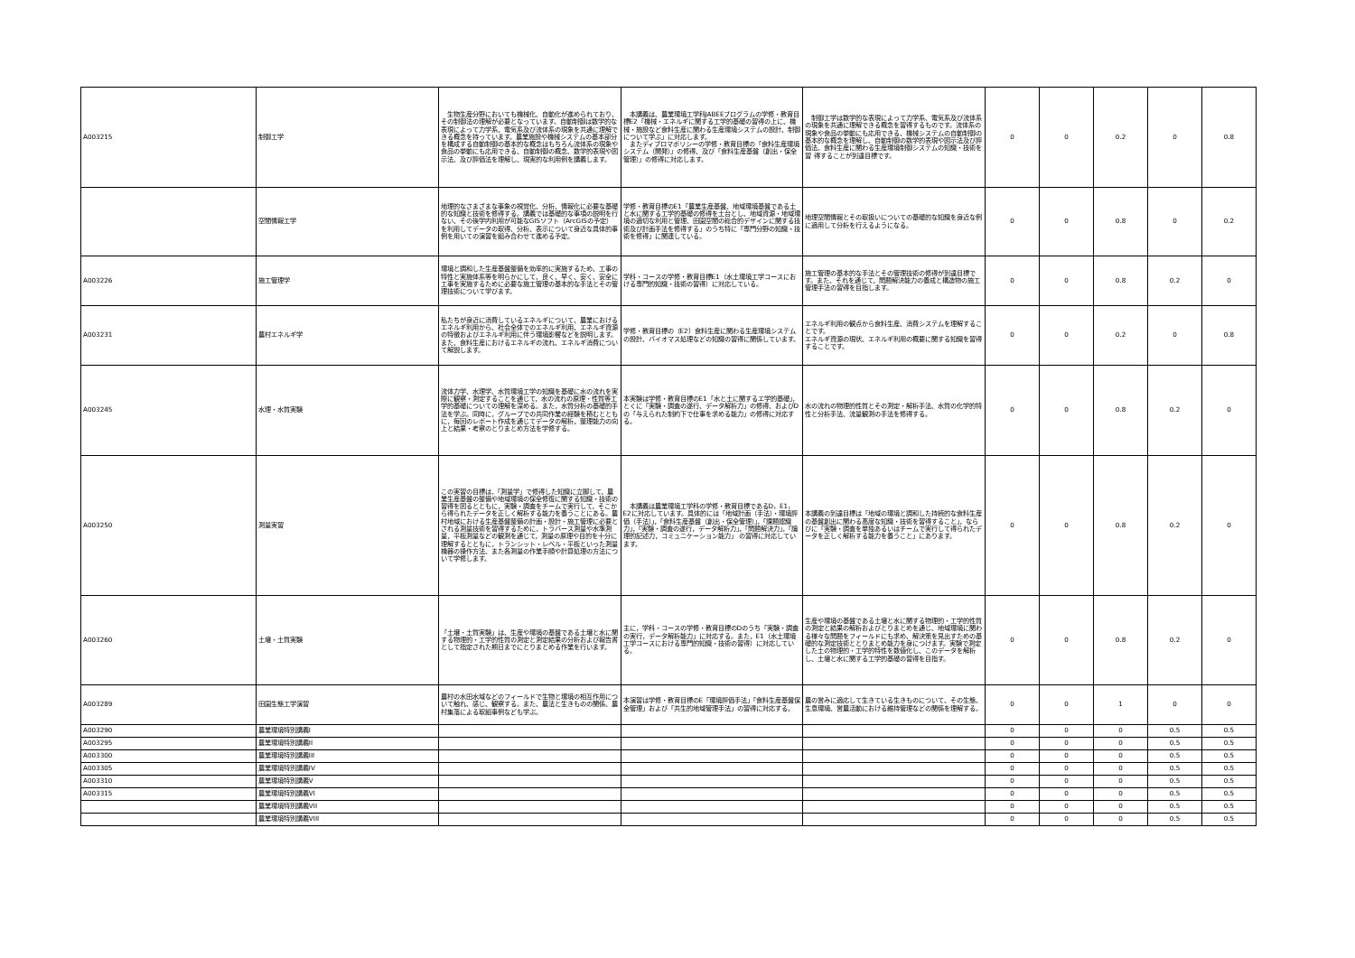| A003215 | 制御工学 | 生物生産分野においても機械化、自動化が進められており、その制御法の理解が必要となっています。自動制御は数学的な表現によって力学系、電気系及び流体系の現象を共通に理解できる概念を持っています。農業施設や機械システムの基本部分を構成する自動制御の基本的な概念はもちろん流体系の現象や食品の挙動にも応用できる、自動制御の概念、数学的表現や図示法、及び評価法を理解し、現実的な利用例を講義します。 | 本講義は、農業環境工学科JABEEプログラムの学修・教育目標E2「機械・エネルギに関する工学的基礎の習得の上に、機械・施設など食料生産に関わる生産環境システムの設計、制御について学ぶ」に対応します。 またディプロマポリシーの学修・教育目標の「食料生産環境システム（開発）」の修得、及び「食料生産基盤（創出・保全管理）」の修得に対応します。 | 制御工学は数学的な表現によって力学系、電気系及び流体系の現象を共通に理解できる概念を習得するものです。流体系の現象や食品の挙動にも応用できる、機械システムの自動制御の基本的な概念を理解し、自動制御の数学的表現や図示法及び評価法、食料生産に関わる生産環境制御システムの知識・技術を習 得することが到達目標です。 | 0 | 0 | 0.2 | 0 | 0.8 |
| | 空間情報工学 | 地理的なさまざまな事象の視覚化、分析、情報化に必要な基礎的な知識と技術を修得する。講義では基礎的な事項の説明を行ない、その後学内利用が可能なGISソフト（ArcGISの予定）を利用してデータの取得、分析、表示について身近な具体的事例を用いての演習を組み合わせて進める予定。 | 学修・教育目標のE1「農業生産基盤、地域環境基盤である土と水に関する工学的基礎の修得を土台とし、地域資源・地域環境の適切な利用と管理、田園空間の総合的デザインに関する技術及び計画手法を修得する」のうち特に「専門分野の知識・技術を修得」に関連している。 | 地理空間情報とその取扱いについての基礎的な知識を身近な例に適用して分析を行えるようになる。 | 0 | 0 | 0.8 | 0 | 0.2 |
| A003226 | 施工管理学 | 環境と調和した生産基盤整備を効率的に実施するため、工事の特性と実施体系等を明らかにして、良く、早く、安く、安全に工事を実施するために必要な施工管理の基本的な手法とその管理技術について学びます。 | 学科・コースの学修・教育目標E1（水土環境工学コースにおける専門的知識・技術の習得）に対応している。 | 施工管理の基本的な手法とその管理技術の修得が到達目標です。また、それを通じて，問題解決能力の養成と構造物の施工管理手法の習得を目指します。 | 0 | 0 | 0.8 | 0.2 | 0 |
| A003231 | 農村エネルギ学 | 私たちが身近に消費しているエネルギについて、農業におけるエネルギ利用から、社会全体でのエネルギ利用、エネルギ資源の特徴およびエネルギ利用に伴う環境影響などを説明します。また、食料生産におけるエネルギの流れ、エネルギ消費について解説します。 | 学修・教育目標の（E2）食料生産に関わる生産環境システムの設計、バイオマス処理などの知識の習得に関係しています。 | エネルギ利用の観点から食料生産、消費システムを理解することです。 エネルギ資源の現状、エネルギ利用の概要に関する知識を習得することです。 | 0 | 0 | 0.2 | 0 | 0.8 |
| A003245 | 水理・水質実験 | 流体力学、水理学、水質環境工学の知識を基礎に水の流れを実際に観察・測定することを通じて，水の流れの原理・性質等工学的基礎についての理解を深める。また，水質分析の基礎的手法を学ぶ。同時に，グループでの共同作業の経験を積むとともに，毎回のレポート作成を通じてデータの解析，整理能力の向上と結果・考察のとりまとめ方法を学修する。 | 本実験は学修・教育目標のE1「水と土に関するエ学的基礎」，とくに「実験・調査の遂行、データ解析力」の修得、およびDの「与えられた制約下で仕事を求める能力」の修得に対応する。 | 水の流れの物理的性質とその測定・解析手法、水質の化学的特性と分析手法、流量観測の手法を修得する。 | 0 | 0 | 0.8 | 0.2 | 0 |
| A003250 | 測量実習 | この実習の目標は，「測量学」で修得した知識に立脚して，農業生産基盤の整備や地域環境の保全修復に関する知識・技術の習得を図るとともに，実験・調査をチームで実行して，そこから得られたデータを正しく解析する能力を養うことにある。農村地域における生産基盤整備の計画・設計・施工管理に必要とされる測量技術を習得するために，トラバース測量や水準測量，平板測量などの観測を通じて，測量の原理や目的を十分に理解するとともに，トランシット・レベル・平板といった測量機器の操作方法、また各測量の作業手順や計算処理の方法について学修します。 | 本講義は農業環境工学科の学修・教育目標であるD，E1， E2に対応しています。具体的には「地域計画（手法）・環境評価（手法）」，「食料生産基盤（創出・保全管理）」，「課題認識力」，「実験・調査の遂行，データ解析力」，「問題解決力」，「論理的記述力，コミュニケーション能力」 の習得に対応しています。 | 本講義の到達目標は「地域の環境と調和した持続的な食料生産の基盤創出に関わる高度な知識・技術を習得すること」，ならびに「実験・調査を単独あるいはチームで実行して得られたデータを正しく解析する能力を養うこと」にあります。 | 0 | 0 | 0.8 | 0.2 | 0 |
| A003260 | 土壌・土質実験 | 「土壌・土質実験」は、生産や環境の基盤である土壌と水に関する物理的・工学的性質の測定と測定結果の分析および報告書として指定された期日までにとりまとめる作業を行います。 | 主に，学科・コースの学修・教育目標のDのうち「実験・調査の実行，データ解析能力」に対応する。また，E1（水土環境工学コースにおける専門的知識・技術の習得）に対応している。 | 生産や環境の基盤である土壌と水に関する物理的・工学的性質の測定と結果の解析およびとりまとめを通じ、地域環境に関わる様々な問題をフィールドにも求め、解決策を見出すための基礎的な測定技術ととりまとめ能力を身につけます。実験で測定した土の物理的・工学的特性を数値化し、このデータを解析し、土壌と水に関する工学的基礎の習得を目指す。 | 0 | 0 | 0.8 | 0.2 | 0 |
| A003289 | 田園生態工学演習 | 農村の水田水域などのフィールドで生物と環境の相互作用について触れ、感じ、観察する。また、農法と生きものの関係、農村集落による取組事例なども学ぶ。 | 本演習は学修・教育目標のE「環境評価手法」「食料生産基盤保全管理」および「共生的地域管理手法」の習得に対応する。 | 農の営みに適応して生きている生きものについて、その生態、生息環境、営農活動における維持管理などの関係を理解する。 | 0 | 0 | 1 | 0 | 0 |
| A003290 | 農業環境特別講義I | | | | 0 | 0 | 0 | 0.5 | 0.5 |
| A003295 | 農業環境特別講義II | | | | 0 | 0 | 0 | 0.5 | 0.5 |
| A003300 | 農業環境特別講義III | | | | 0 | 0 | 0 | 0.5 | 0.5 |
| A003305 | 農業環境特別講義IV | | | | 0 | 0 | 0 | 0.5 | 0.5 |
| A003310 | 農業環境特別講義V | | | | 0 | 0 | 0 | 0.5 | 0.5 |
| A003315 | 農業環境特別講義VI | | | | 0 | 0 | 0 | 0.5 | 0.5 |
| | 農業環境特別講義VII | | | | 0 | 0 | 0 | 0.5 | 0.5 |
| | 農業環境特別講義VIII | | | | 0 | 0 | 0 | 0.5 | 0.5 |